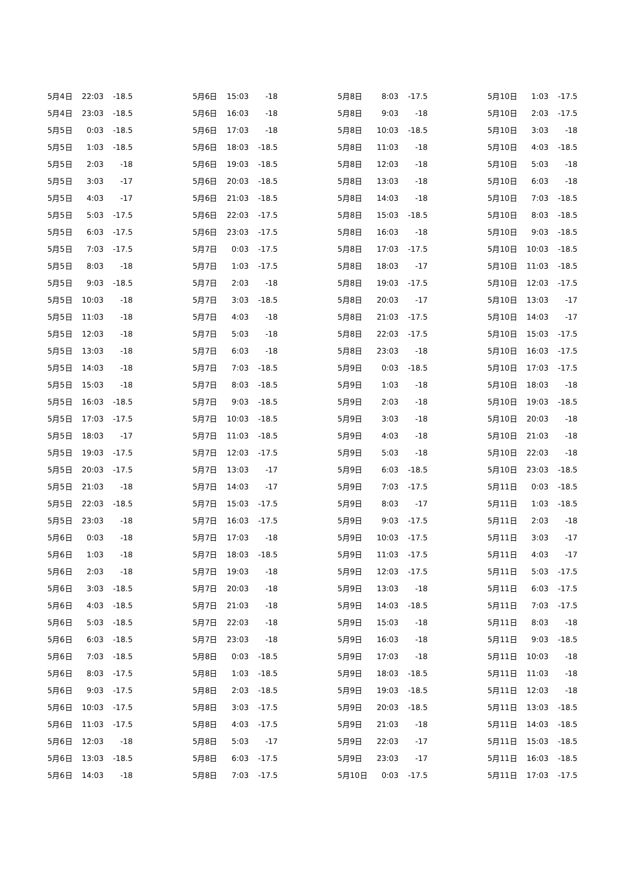| 5月4日 | 22:03 | -18.5 |
| 5月4日 | 23:03 | -18.5 |
| 5月5日 | 0:03 | -18.5 |
| 5月5日 | 1:03 | -18.5 |
| 5月5日 | 2:03 | -18 |
| 5月5日 | 3:03 | -17 |
| 5月5日 | 4:03 | -17 |
| 5月5日 | 5:03 | -17.5 |
| 5月5日 | 6:03 | -17.5 |
| 5月5日 | 7:03 | -17.5 |
| 5月5日 | 8:03 | -18 |
| 5月5日 | 9:03 | -18.5 |
| 5月5日 | 10:03 | -18 |
| 5月5日 | 11:03 | -18 |
| 5月5日 | 12:03 | -18 |
| 5月5日 | 13:03 | -18 |
| 5月5日 | 14:03 | -18 |
| 5月5日 | 15:03 | -18 |
| 5月5日 | 16:03 | -18.5 |
| 5月5日 | 17:03 | -17.5 |
| 5月5日 | 18:03 | -17 |
| 5月5日 | 19:03 | -17.5 |
| 5月5日 | 20:03 | -17.5 |
| 5月5日 | 21:03 | -18 |
| 5月5日 | 22:03 | -18.5 |
| 5月5日 | 23:03 | -18 |
| 5月6日 | 0:03 | -18 |
| 5月6日 | 1:03 | -18 |
| 5月6日 | 2:03 | -18 |
| 5月6日 | 3:03 | -18.5 |
| 5月6日 | 4:03 | -18.5 |
| 5月6日 | 5:03 | -18.5 |
| 5月6日 | 6:03 | -18.5 |
| 5月6日 | 7:03 | -18.5 |
| 5月6日 | 8:03 | -17.5 |
| 5月6日 | 9:03 | -17.5 |
| 5月6日 | 10:03 | -17.5 |
| 5月6日 | 11:03 | -17.5 |
| 5月6日 | 12:03 | -18 |
| 5月6日 | 13:03 | -18.5 |
| 5月6日 | 14:03 | -18 |
| 5月6日 | 15:03 | -18 |
| 5月6日 | 16:03 | -18 |
| 5月6日 | 17:03 | -18 |
| 5月6日 | 18:03 | -18.5 |
| 5月6日 | 19:03 | -18.5 |
| 5月6日 | 20:03 | -18.5 |
| 5月6日 | 21:03 | -18.5 |
| 5月6日 | 22:03 | -17.5 |
| 5月6日 | 23:03 | -17.5 |
| 5月7日 | 0:03 | -17.5 |
| 5月7日 | 1:03 | -17.5 |
| 5月7日 | 2:03 | -18 |
| 5月7日 | 3:03 | -18.5 |
| 5月7日 | 4:03 | -18 |
| 5月7日 | 5:03 | -18 |
| 5月7日 | 6:03 | -18 |
| 5月7日 | 7:03 | -18.5 |
| 5月7日 | 8:03 | -18.5 |
| 5月7日 | 9:03 | -18.5 |
| 5月7日 | 10:03 | -18.5 |
| 5月7日 | 11:03 | -18.5 |
| 5月7日 | 12:03 | -17.5 |
| 5月7日 | 13:03 | -17 |
| 5月7日 | 14:03 | -17 |
| 5月7日 | 15:03 | -17.5 |
| 5月7日 | 16:03 | -17.5 |
| 5月7日 | 17:03 | -18 |
| 5月7日 | 18:03 | -18.5 |
| 5月7日 | 19:03 | -18 |
| 5月7日 | 20:03 | -18 |
| 5月7日 | 21:03 | -18 |
| 5月7日 | 22:03 | -18 |
| 5月7日 | 23:03 | -18 |
| 5月8日 | 0:03 | -18.5 |
| 5月8日 | 1:03 | -18.5 |
| 5月8日 | 2:03 | -18.5 |
| 5月8日 | 3:03 | -17.5 |
| 5月8日 | 4:03 | -17.5 |
| 5月8日 | 5:03 | -17 |
| 5月8日 | 6:03 | -17.5 |
| 5月8日 | 7:03 | -17.5 |
| 5月8日 | 8:03 | -17.5 |
| 5月8日 | 9:03 | -18 |
| 5月8日 | 10:03 | -18.5 |
| 5月8日 | 11:03 | -18 |
| 5月8日 | 12:03 | -18 |
| 5月8日 | 13:03 | -18 |
| 5月8日 | 14:03 | -18 |
| 5月8日 | 15:03 | -18.5 |
| 5月8日 | 16:03 | -18 |
| 5月8日 | 17:03 | -17.5 |
| 5月8日 | 18:03 | -17 |
| 5月8日 | 19:03 | -17.5 |
| 5月8日 | 20:03 | -17 |
| 5月8日 | 21:03 | -17.5 |
| 5月8日 | 22:03 | -17.5 |
| 5月8日 | 23:03 | -18 |
| 5月9日 | 0:03 | -18.5 |
| 5月9日 | 1:03 | -18 |
| 5月9日 | 2:03 | -18 |
| 5月9日 | 3:03 | -18 |
| 5月9日 | 4:03 | -18 |
| 5月9日 | 5:03 | -18 |
| 5月9日 | 6:03 | -18.5 |
| 5月9日 | 7:03 | -17.5 |
| 5月9日 | 8:03 | -17 |
| 5月9日 | 9:03 | -17.5 |
| 5月9日 | 10:03 | -17.5 |
| 5月9日 | 11:03 | -17.5 |
| 5月9日 | 12:03 | -17.5 |
| 5月9日 | 13:03 | -18 |
| 5月9日 | 14:03 | -18.5 |
| 5月9日 | 15:03 | -18 |
| 5月9日 | 16:03 | -18 |
| 5月9日 | 17:03 | -18 |
| 5月9日 | 18:03 | -18.5 |
| 5月9日 | 19:03 | -18.5 |
| 5月9日 | 20:03 | -18.5 |
| 5月9日 | 21:03 | -18 |
| 5月9日 | 22:03 | -17 |
| 5月9日 | 23:03 | -17 |
| 5月10日 | 0:03 | -17.5 |
| 5月10日 | 1:03 | -17.5 |
| 5月10日 | 2:03 | -17.5 |
| 5月10日 | 3:03 | -18 |
| 5月10日 | 4:03 | -18.5 |
| 5月10日 | 5:03 | -18 |
| 5月10日 | 6:03 | -18 |
| 5月10日 | 7:03 | -18.5 |
| 5月10日 | 8:03 | -18.5 |
| 5月10日 | 9:03 | -18.5 |
| 5月10日 | 10:03 | -18.5 |
| 5月10日 | 11:03 | -18.5 |
| 5月10日 | 12:03 | -17.5 |
| 5月10日 | 13:03 | -17 |
| 5月10日 | 14:03 | -17 |
| 5月10日 | 15:03 | -17.5 |
| 5月10日 | 16:03 | -17.5 |
| 5月10日 | 17:03 | -17.5 |
| 5月10日 | 18:03 | -18 |
| 5月10日 | 19:03 | -18.5 |
| 5月10日 | 20:03 | -18 |
| 5月10日 | 21:03 | -18 |
| 5月10日 | 22:03 | -18 |
| 5月10日 | 23:03 | -18.5 |
| 5月11日 | 0:03 | -18.5 |
| 5月11日 | 1:03 | -18.5 |
| 5月11日 | 2:03 | -18 |
| 5月11日 | 3:03 | -17 |
| 5月11日 | 4:03 | -17 |
| 5月11日 | 5:03 | -17.5 |
| 5月11日 | 6:03 | -17.5 |
| 5月11日 | 7:03 | -17.5 |
| 5月11日 | 8:03 | -18 |
| 5月11日 | 9:03 | -18.5 |
| 5月11日 | 10:03 | -18 |
| 5月11日 | 11:03 | -18 |
| 5月11日 | 12:03 | -18 |
| 5月11日 | 13:03 | -18.5 |
| 5月11日 | 14:03 | -18.5 |
| 5月11日 | 15:03 | -18.5 |
| 5月11日 | 16:03 | -18.5 |
| 5月11日 | 17:03 | -17.5 |